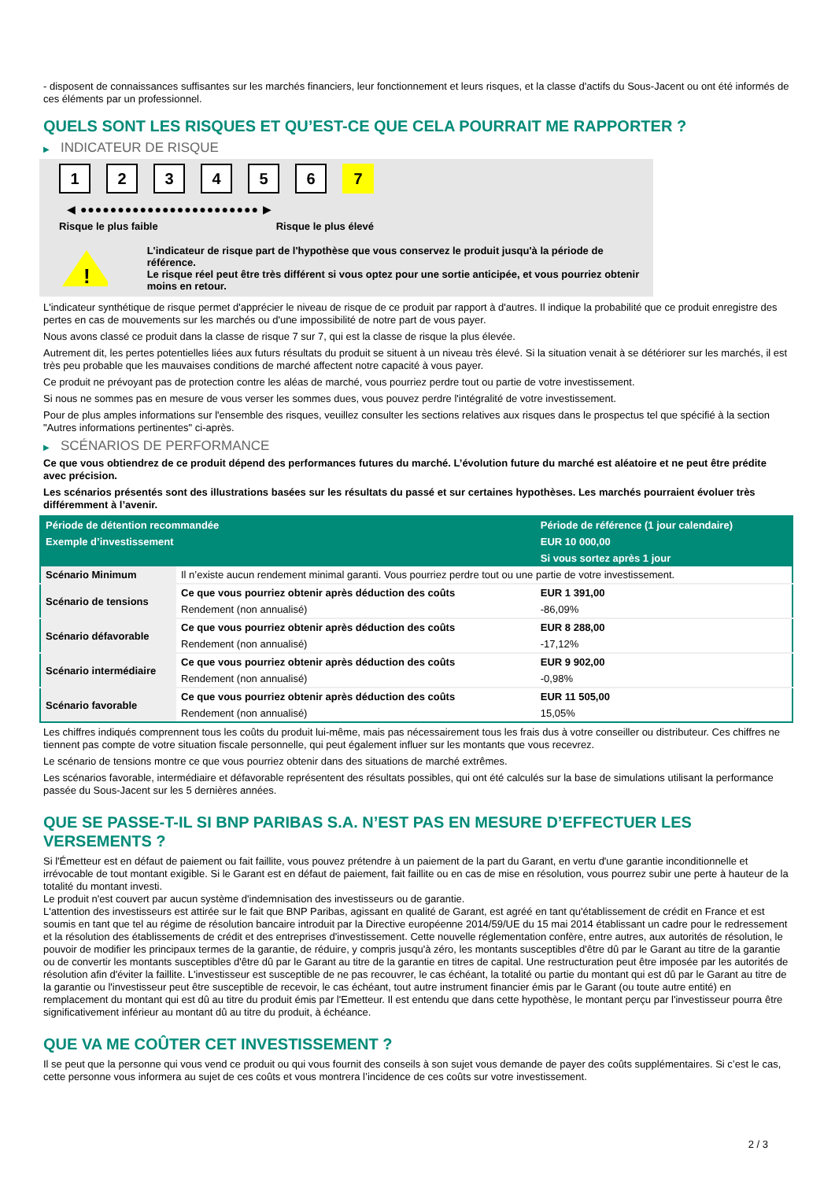- disposent de connaissances suffisantes sur les marchés financiers, leur fonctionnement et leurs risques, et la classe d'actifs du Sous-Jacent ou ont été informés de ces éléments par un professionnel.
QUELS SONT LES RISQUES ET QU’EST-CE QUE CELA POURRAIT ME RAPPORTER ?
▶ INDICATEUR DE RISQUE
123456 7
◀ ●●●●●●●●●●●●●●●●●●●●●●●● ▶
Risque le plus faible Risque le plus élevé
!
L'indicateur de risque part de l'hypothèse que vous conservez le produit jusqu'à la période de référence.
Le risque réel peut être très différent si vous optez pour une sortie anticipée, et vous pourriez obtenir moins en retour.
L'indicateur synthétique de risque permet d'apprécier le niveau de risque de ce produit par rapport à d'autres. Il indique la probabilité que ce produit enregistre des pertes en cas de mouvements sur les marchés ou d'une impossibilité de notre part de vous payer.
Nous avons classé ce produit dans la classe de risque 7 sur 7, qui est la classe de risque la plus élevée.
Autrement dit, les pertes potentielles liées aux futurs résultats du produit se situent à un niveau très élevé. Si la situation venait à se détériorer sur les marchés, il est très peu probable que les mauvaises conditions de marché affectent notre capacité à vous payer.
Ce produit ne prévoyant pas de protection contre les aléas de marché, vous pourriez perdre tout ou partie de votre investissement.
Si nous ne sommes pas en mesure de vous verser les sommes dues, vous pouvez perdre l'intégralité de votre investissement.
Pour de plus amples informations sur l'ensemble des risques, veuillez consulter les sections relatives aux risques dans le prospectus tel que spécifié à la section "Autres informations pertinentes" ci-après.
▶ SCÉNARIOS DE PERFORMANCE
Ce que vous obtiendrez de ce produit dépend des performances futures du marché. L’évolution future du marché est aléatoire et ne peut être prédite avec précision.
Les scénarios présentés sont des illustrations basées sur les résultats du passé et sur certaines hypothèses. Les marchés pourraient évoluer très différemment à l’avenir.
| Période de détention recommandée | | Période de référence (1 jour calendaire) |
| Exemple d’investissement | | EUR 10 000,00 |
| | | Si vous sortez après 1 jour |
| Scénario Minimum | Il n’existe aucun rendement minimal garanti. Vous pourriez perdre tout ou une partie de votre investissement. | |
| Scénario de tensions | Ce que vous pourriez obtenir après déduction des coûts | EUR 1 391,00 |
| | Rendement (non annualisé) | -86,09% |
| Scénario défavorable | Ce que vous pourriez obtenir après déduction des coûts | EUR 8 288,00 |
| | Rendement (non annualisé) | -17,12% |
| Scénario intermédiaire | Ce que vous pourriez obtenir après déduction des coûts | EUR 9 902,00 |
| | Rendement (non annualisé) | -0,98% |
| Scénario favorable | Ce que vous pourriez obtenir après déduction des coûts | EUR 11 505,00 |
| | Rendement (non annualisé) | 15,05% |
Les chiffres indiqués comprennent tous les coûts du produit lui-même, mais pas nécessairement tous les frais dus à votre conseiller ou distributeur. Ces chiffres ne tiennent pas compte de votre situation fiscale personnelle, qui peut également influer sur les montants que vous recevrez.
Le scénario de tensions montre ce que vous pourriez obtenir dans des situations de marché extrêmes.
Les scénarios favorable, intermédiaire et défavorable représentent des résultats possibles, qui ont été calculés sur la base de simulations utilisant la performance passée du Sous-Jacent sur les 5 dernières années.
QUE SE PASSE-T-IL SI BNP PARIBAS S.A. N’EST PAS EN MESURE D’EFFECTUER LES VERSEMENTS ?
Si l'Émetteur est en défaut de paiement ou fait faillite, vous pouvez prétendre à un paiement de la part du Garant, en vertu d'une garantie inconditionnelle et irrévocable de tout montant exigible. Si le Garant est en défaut de paiement, fait faillite ou en cas de mise en résolution, vous pourrez subir une perte à hauteur de la totalité du montant investi.
Le produit n'est couvert par aucun système d'indemnisation des investisseurs ou de garantie.
L'attention des investisseurs est attirée sur le fait que BNP Paribas, agissant en qualité de Garant, est agréé en tant qu'établissement de crédit en France et est soumis en tant que tel au régime de résolution bancaire introduit par la Directive européenne 2014/59/UE du 15 mai 2014 établissant un cadre pour le redressement et la résolution des établissements de crédit et des entreprises d'investissement. Cette nouvelle réglementation confère, entre autres, aux autorités de résolution, le pouvoir de modifier les principaux termes de la garantie, de réduire, y compris jusqu'à zéro, les montants susceptibles d'être dû par le Garant au titre de la garantie ou de convertir les montants susceptibles d'être dû par le Garant au titre de la garantie en titres de capital. Une restructuration peut être imposée par les autorités de résolution afin d'éviter la faillite. L'investisseur est susceptible de ne pas recouvrer, le cas échéant, la totalité ou partie du montant qui est dû par le Garant au titre de la garantie ou l'investisseur peut être susceptible de recevoir, le cas échéant, tout autre instrument financier émis par le Garant (ou toute autre entité) en remplacement du montant qui est dû au titre du produit émis par l'Emetteur. Il est entendu que dans cette hypothèse, le montant perçu par l'investisseur pourra être significativement inférieur au montant dû au titre du produit, à échéance.
QUE VA ME COÛTER CET INVESTISSEMENT ?
Il se peut que la personne qui vous vend ce produit ou qui vous fournit des conseils à son sujet vous demande de payer des coûts supplémentaires. Si c’est le cas, cette personne vous informera au sujet de ces coûts et vous montrera l’incidence de ces coûts sur votre investissement.
2 / 3